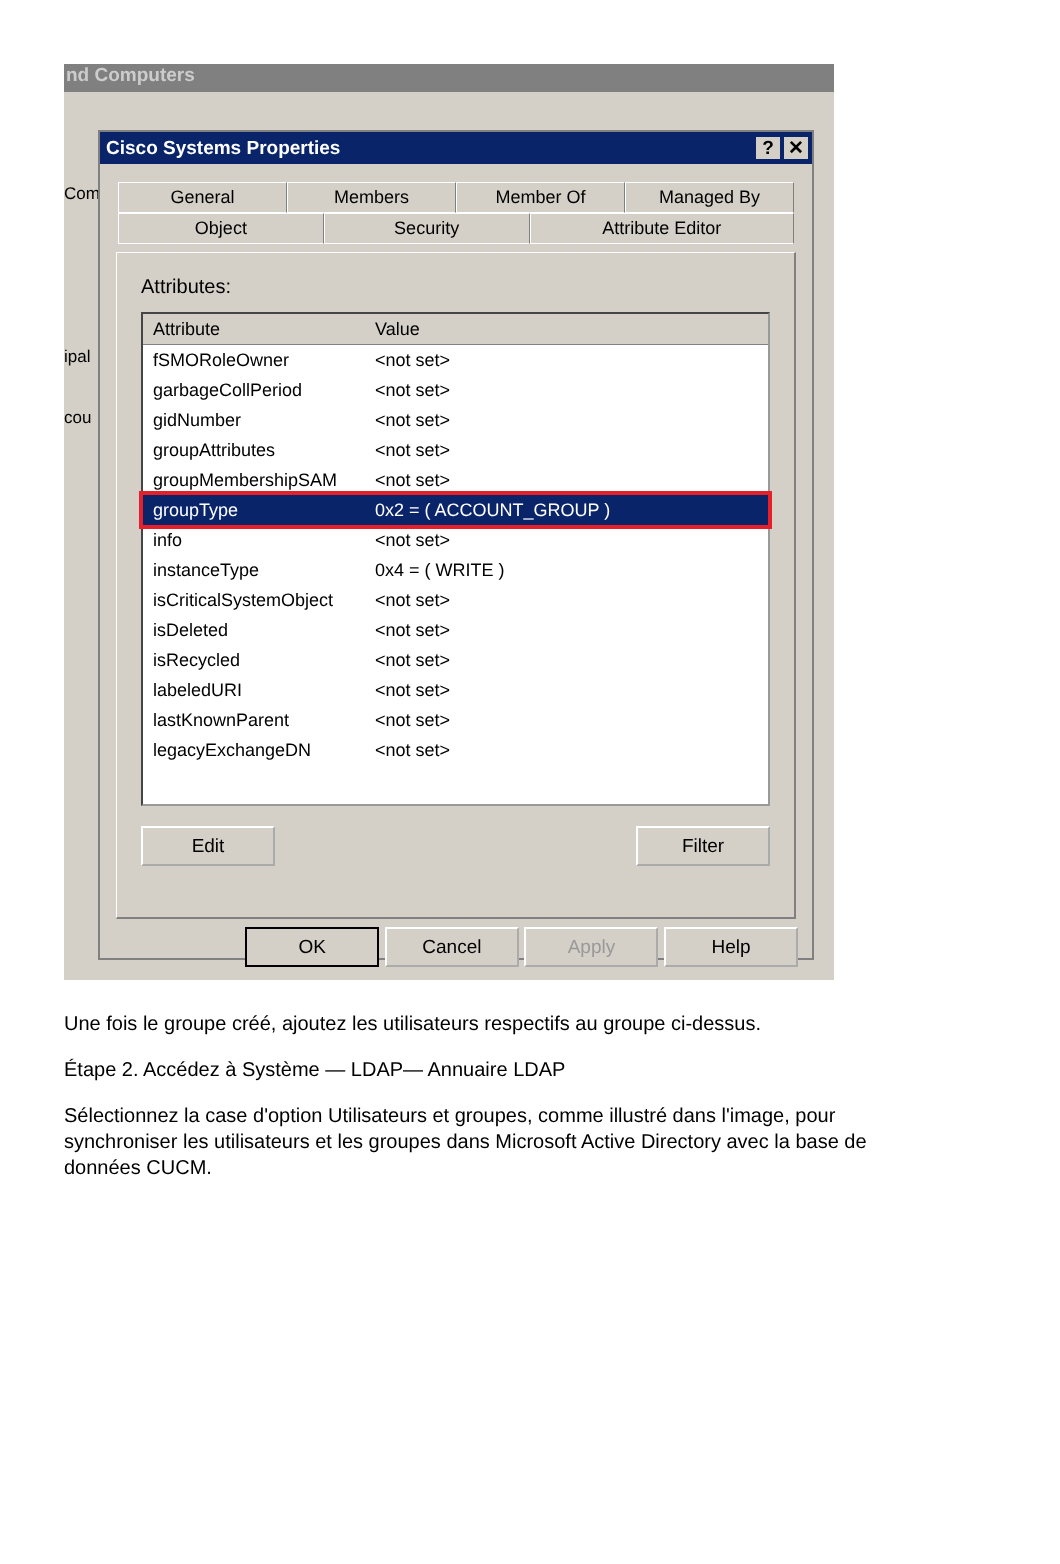nd Computers
Com
ipal
cou
Cisco Systems Properties? ✕
General Members Member Of Managed By
Object Security Attribute Editor
Attributes:
Attribute Value
fSMORoleOwner <not set>
garbageCollPeriod <not set>
gidNumber <not set>
groupAttributes <not set>
groupMembershipSAM <not set>
groupType 0x2 = ( ACCOUNT_GROUP )
info <not set>
instanceType 0x4 = ( WRITE )
isCriticalSystemObject <not set>
isDeleted <not set>
isRecycled <not set>
labeledURI <not set>
lastKnownParent <not set>
legacyExchangeDN <not set>
Edit Filter
OK Cancel Apply Help
Une fois le groupe créé, ajoutez les utilisateurs respectifs au groupe ci-dessus.
Étape 2. Accédez à Système — LDAP— Annuaire LDAP
Sélectionnez la case d'option Utilisateurs et groupes, comme illustré dans l'image, pour synchroniser les utilisateurs et les groupes dans Microsoft Active Directory avec la base de données CUCM.